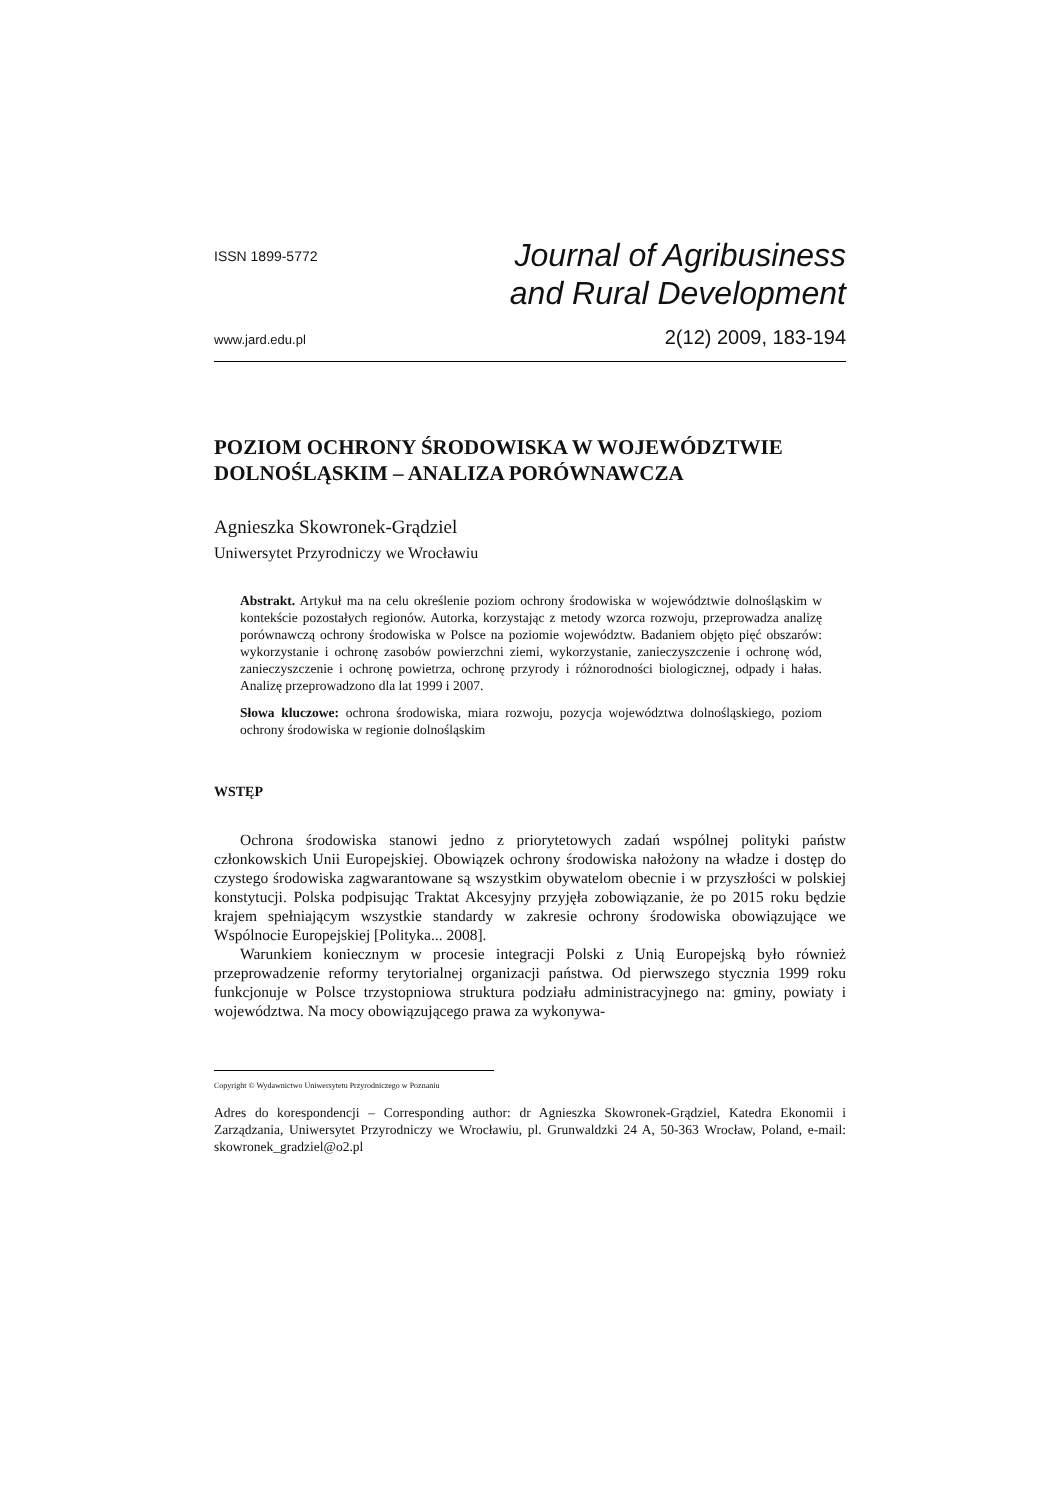ISSN 1899-5772
Journal of Agribusiness
and Rural Development
www.jard.edu.pl
2(12) 2009, 183-194
POZIOM OCHRONY ŚRODOWISKA W WOJEWÓDZTWIE DOLNOŚLĄSKIM – ANALIZA PORÓWNAWCZA
Agnieszka Skowronek-Grądziel
Uniwersytet Przyrodniczy we Wrocławiu
Abstrakt. Artykuł ma na celu określenie poziom ochrony środowiska w województwie dolnośląskim w kontekście pozostałych regionów. Autorka, korzystając z metody wzorca rozwoju, przeprowadza analizę porównawczą ochrony środowiska w Polsce na poziomie województw. Badaniem objęto pięć obszarów: wykorzystanie i ochronę zasobów powierzchni ziemi, wykorzystanie, zanieczyszczenie i ochronę wód, zanieczyszczenie i ochronę powietrza, ochronę przyrody i różnorodności biologicznej, odpady i hałas. Analizę przeprowadzono dla lat 1999 i 2007.
Słowa kluczowe: ochrona środowiska, miara rozwoju, pozycja województwa dolnośląskiego, poziom ochrony środowiska w regionie dolnośląskim
WSTĘP
Ochrona środowiska stanowi jedno z priorytetowych zadań wspólnej polityki państw członkowskich Unii Europejskiej. Obowiązek ochrony środowiska nałożony na władze i dostęp do czystego środowiska zagwarantowane są wszystkim obywatelom obecnie i w przyszłości w polskiej konstytucji. Polska podpisując Traktat Akcesyjny przyjęła zobowiązanie, że po 2015 roku będzie krajem spełniającym wszystkie standardy w zakresie ochrony środowiska obowiązujące we Wspólnocie Europejskiej [Polityka... 2008].
Warunkiem koniecznym w procesie integracji Polski z Unią Europejską było również przeprowadzenie reformy terytorialnej organizacji państwa. Od pierwszego stycznia 1999 roku funkcjonuje w Polsce trzystopniowa struktura podziału administracyjnego na: gminy, powiaty i województwa. Na mocy obowiązującego prawa za wykonywa-
Copyright © Wydawnictwo Uniwersytetu Przyrodniczego w Poznaniu
Adres do korespondencji – Corresponding author: dr Agnieszka Skowronek-Grądziel, Katedra Ekonomii i Zarządzania, Uniwersytet Przyrodniczy we Wrocławiu, pl. Grunwaldzki 24 A, 50-363 Wrocław, Poland, e-mail: skowronek_gradziel@o2.pl